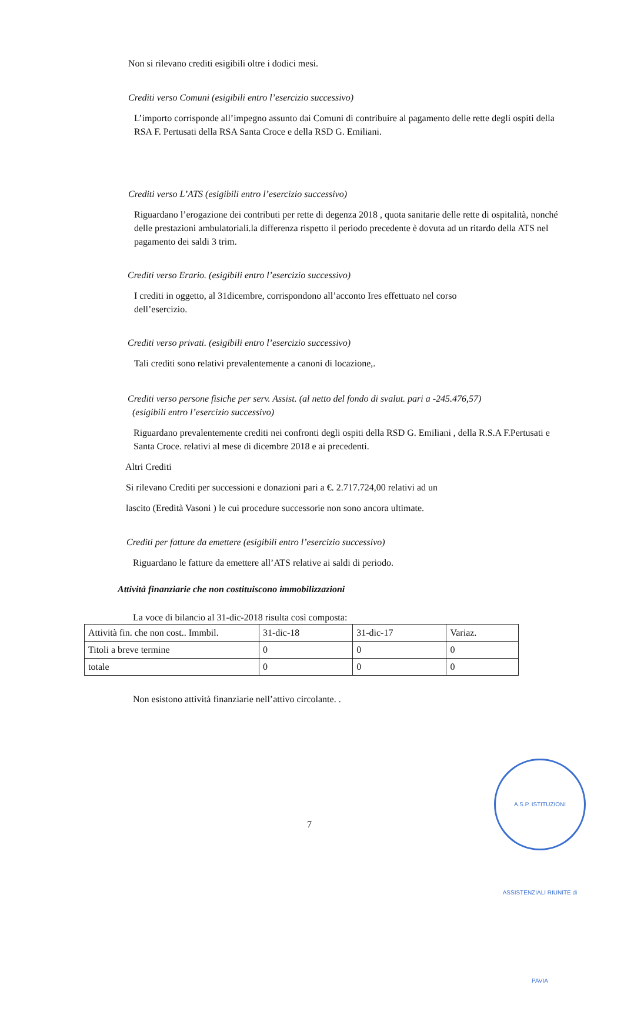Non si rilevano crediti esigibili oltre i dodici mesi.
Crediti verso Comuni (esigibili entro l’esercizio successivo)
L’importo corrisponde all’impegno assunto dai Comuni di contribuire al pagamento delle rette degli ospiti della RSA F. Pertusati della RSA Santa Croce e della RSD G. Emiliani.
Crediti verso L’ATS (esigibili entro l’esercizio successivo)
Riguardano l’erogazione dei contributi per rette di degenza 2018 , quota sanitarie delle rette di ospitalità, nonché delle prestazioni ambulatoriali.la differenza rispetto il periodo precedente è dovuta ad un ritardo della ATS nel pagamento dei saldi 3 trim.
Crediti verso Erario. (esigibili entro l’esercizio successivo)
I crediti in oggetto, al 31dicembre, corrispondono all’acconto Ires effettuato nel corso dell’esercizio.
Crediti verso privati. (esigibili entro l’esercizio successivo)
Tali crediti sono relativi prevalentemente a canoni di locazione,.
Crediti verso persone fisiche per serv. Assist. (al netto del fondo di svalut. pari a -245.476,57)
(esigibili entro l’esercizio successivo)
Riguardano prevalentemente crediti nei confronti degli ospiti della RSD G. Emiliani , della R.S.A F.Pertusati e Santa Croce. relativi al mese di dicembre 2018 e ai precedenti.
Altri Crediti
Si rilevano Crediti per successioni e donazioni pari a €. 2.717.724,00 relativi ad un
lascito (Eredità Vasoni ) le cui procedure successorie non sono ancora ultimate.
Crediti per fatture da emettere (esigibili entro l’esercizio successivo)
Riguardano le fatture da emettere all’ATS relative ai saldi di periodo.
Attività finanziarie che non costituiscono immobilizzazioni
La voce di bilancio al 31-dic-2018 risulta così composta:
| Attività fin. che non cost.. Immbil. | 31-dic-18 | 31-dic-17 | Variaz. |
| Titoli a breve termine | 0 | 0 | 0 |
| totale | 0 | 0 | 0 |
Non esistono attività finanziarie nell’attivo circolante. .
7
A.S.P. ISTITUZIONI ASSISTENZIALI RIUNITE di PAVIA